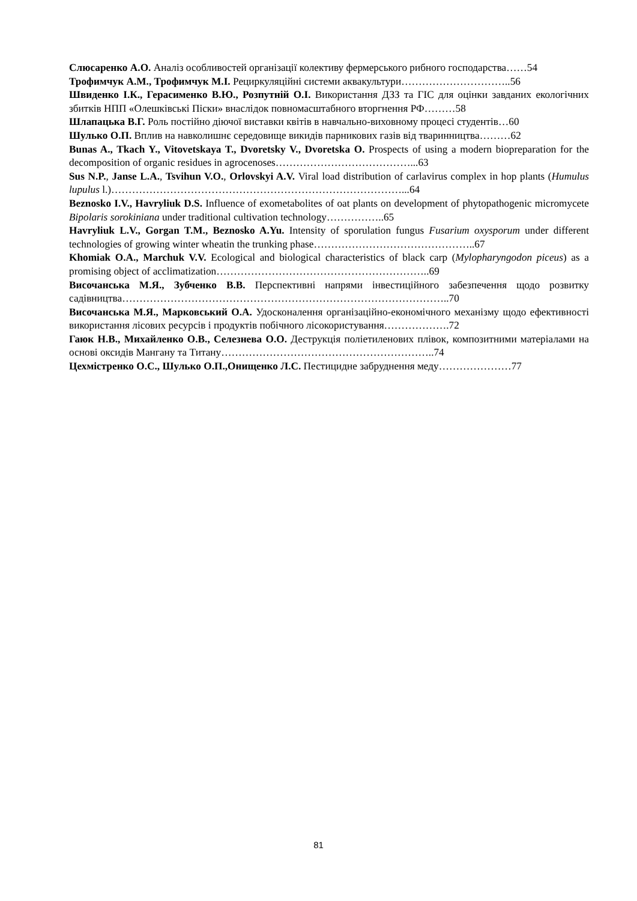Слюсаренко А.О. Аналіз особливостей організації колективу фермерського рибного господарства……54
Трофимчук А.М., Трофимчук М.І. Рециркуляційні системи аквакультури…………………………..56
Швиденко І.К., Герасименко В.Ю., Розпутній О.І. Використання ДЗЗ та ГІС для оцінки завданих екологічних збитків НПП «Олешківські Піски» внаслідок повномасштабного вторгнення РФ………58
Шлапацька В.Г. Роль постійно діючої виставки квітів в навчально-виховному процесі студентів…60
Шулько О.П. Вплив на навколишнє середовище викидів парникових газів від тваринництва………62
Bunas A., Tkach Y., Vitovetskaya T., Dvoretsky V., Dvoretska O. Prospects of using a modern biopreparation for the decomposition of organic residues in agrocenoses…………………………………...63
Sus N.P., Janse L.A., Tsvihun V.O., Orlovskyi A.V. Viral load distribution of carlavirus complex in hop plants (Humulus lupulus l.)…………………………………………………………………………...64
Beznosko I.V., Havryliuk D.S. Influence of exometabolites of oat plants on development of phytopathogenic micromycete Bipolaris sorokiniana under traditional cultivation technology……………..65
Havryliuk L.V., Gorgan T.M., Beznosko A.Yu. Intensity of sporulation fungus Fusarium oxysporum under different technologies of growing winter wheatin the trunking phase………………………………………..67
Khomiak O.A., Marchuk V.V. Ecological and biological characteristics of black carp (Mylopharyngodon piceus) as a promising object of acclimatization……………………………………………………..69
Височанська М.Я., Зубченко В.В. Перспективні напрями інвестиційного забезпечення щодо розвитку садівництва…………………………………………………………………………………..70
Височанська М.Я., Марковський О.А. Удосконалення організаційно-економічного механізму щодо ефективності використання лісових ресурсів і продуктів побічного лісокористування……………….72
Гаюк Н.В., Михайленко О.В., Селезнева О.О. Деструкція поліетиленових плівок, композитними матеріалами на основі оксидів Мангану та Титану……………………………………………………..74
Цехмістренко О.С., Шулько О.П.,Онищенко Л.С. Пестицидне забруднення меду…………………77
81